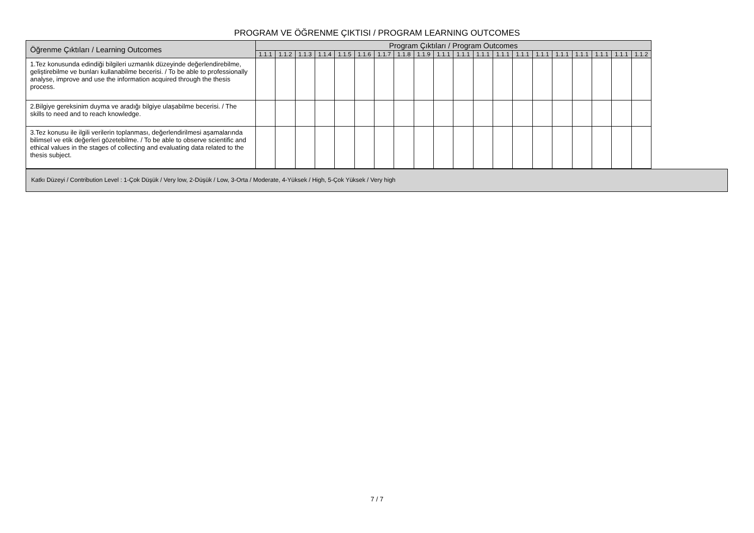PROGRAM VE ÖĞRENME ÇIKTISI / PROGRAM LEARNING OUTCOMES
| Öğrenme Çıktıları / Learning Outcomes | Program Çıktıları / Program Outcomes | | | | | | | | | | | | | | | | | | | |
| --- | --- | --- | --- | --- | --- | --- | --- | --- | --- | --- | --- | --- | --- | --- | --- | --- | --- | --- | --- | --- |
| | 1.1.1 | 1.1.2 | 1.1.3 | 1.1.4 | 1.1.5 | 1.1.6 | 1.1.7 | 1.1.8 | 1.1.9 | 1.1.1 | 1.1.1 | 1.1.1 | 1.1.1 | 1.1.1 | 1.1.1 | 1.1.1 | 1.1.1 | 1.1.1 | 1.1.1 | 1.1.2 |
| 1.Tez konusunda edindiği bilgileri uzmanlık düzeyinde değerlendirebilme, geliştirebilme ve bunları kullanabilme becerisi. / To be able to professionally analyse, improve and use the information acquired through the thesis process. | | | | | | | | | | | | | | | | | | | | |
| 2.Bilgiye gereksinim duyma ve aradığı bilgiye ulaşabilme becerisi. / The skills to need and to reach knowledge. | | | | | | | | | | | | | | | | | | | | |
| 3.Tez konusu ile ilgili verilerin toplanması, değerlendirilmesi aşamalarında bilimsel ve etik değerleri gözetebilme. / To be able to observe scientific and ethical values in the stages of collecting and evaluating data related to the thesis subject. | | | | | | | | | | | | | | | | | | | | |
Katkı Düzeyi / Contribution Level : 1-Çok Düşük / Very low, 2-Düşük / Low, 3-Orta / Moderate, 4-Yüksek / High, 5-Çok Yüksek / Very high
7 / 7